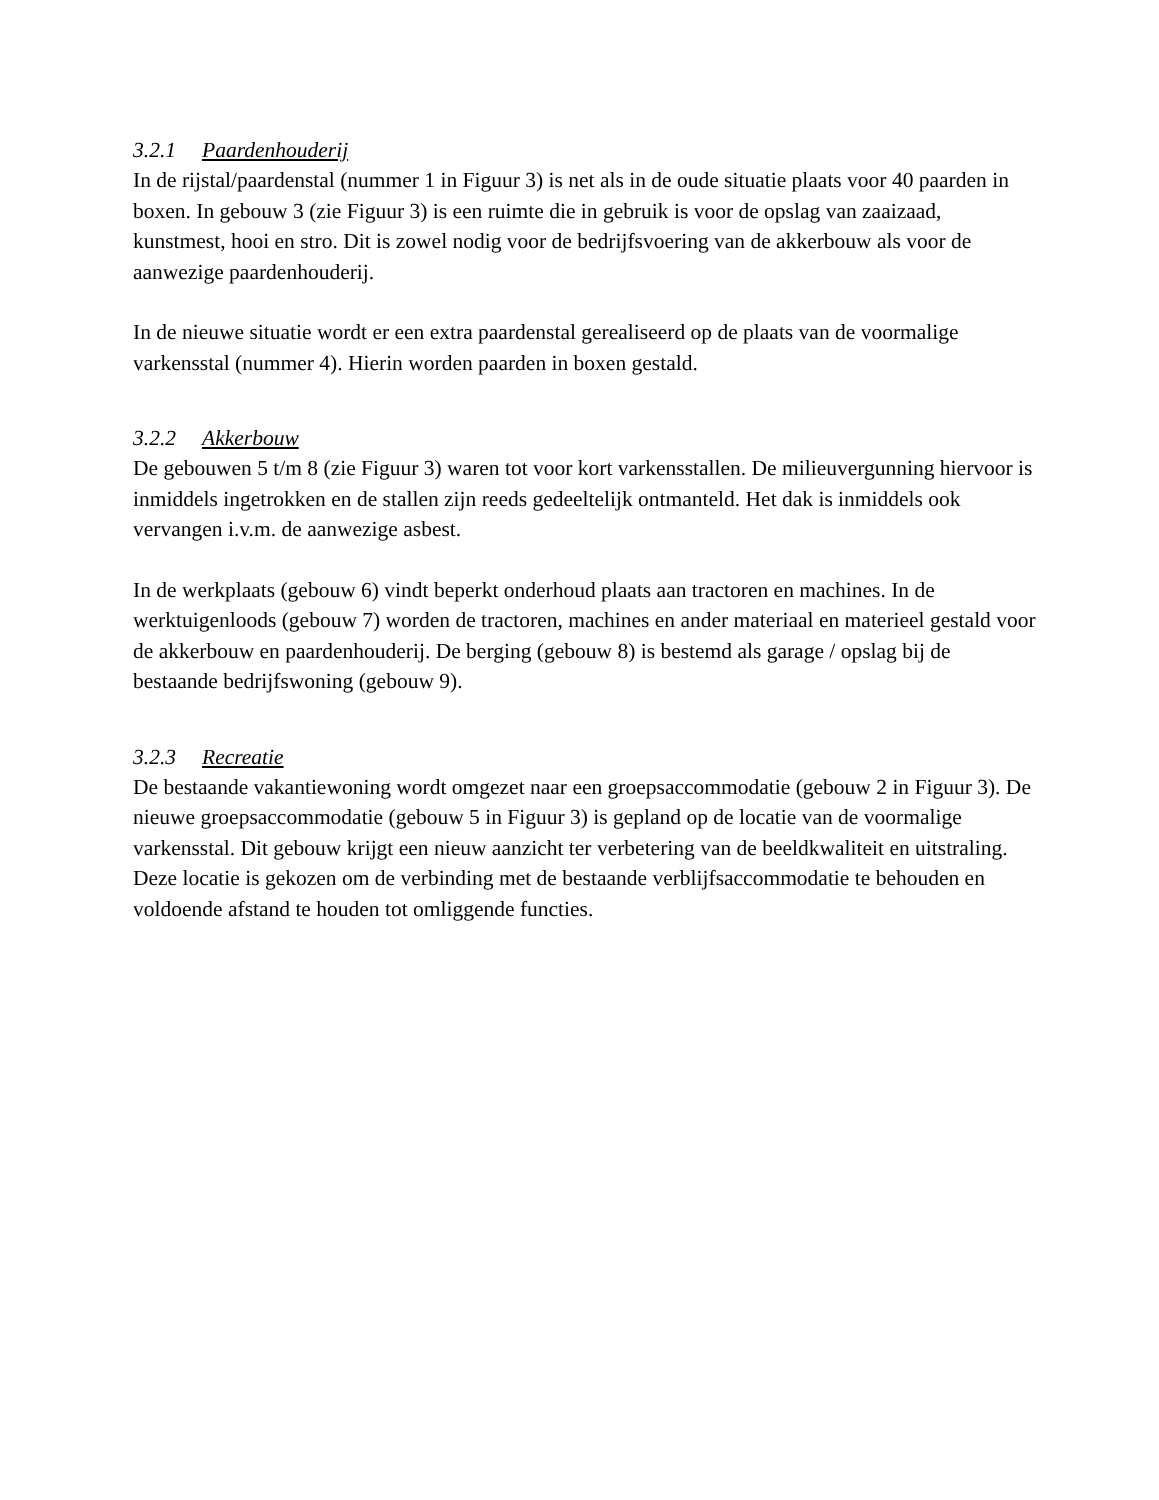3.2.1 Paardenhouderij
In de rijstal/paardenstal (nummer 1 in Figuur 3) is net als in de oude situatie plaats voor 40 paarden in boxen. In gebouw 3 (zie Figuur 3) is een ruimte die in gebruik is voor de opslag van zaaizaad, kunstmest, hooi en stro. Dit is zowel nodig voor de bedrijfsvoering van de akkerbouw als voor de aanwezige paardenhouderij.
In de nieuwe situatie wordt er een extra paardenstal gerealiseerd op de plaats van de voormalige varkensstal (nummer 4). Hierin worden paarden in boxen gestald.
3.2.2 Akkerbouw
De gebouwen 5 t/m 8 (zie Figuur 3) waren tot voor kort varkensstallen. De milieuvergunning hiervoor is inmiddels ingetrokken en de stallen zijn reeds gedeeltelijk ontmanteld. Het dak is inmiddels ook vervangen i.v.m. de aanwezige asbest.
In de werkplaats (gebouw 6) vindt beperkt onderhoud plaats aan tractoren en machines. In de werktuigenloods (gebouw 7) worden de tractoren, machines en ander materiaal en materieel gestald voor de akkerbouw en paardenhouderij. De berging (gebouw 8) is bestemd als garage / opslag bij de bestaande bedrijfswoning (gebouw 9).
3.2.3 Recreatie
De bestaande vakantiewoning wordt omgezet naar een groepsaccommodatie (gebouw 2 in Figuur 3). De nieuwe groepsaccommodatie (gebouw 5 in Figuur 3) is gepland op de locatie van de voormalige varkensstal. Dit gebouw krijgt een nieuw aanzicht ter verbetering van de beeldkwaliteit en uitstraling. Deze locatie is gekozen om de verbinding met de bestaande verblijfsaccommodatie te behouden en voldoende afstand te houden tot omliggende functies.